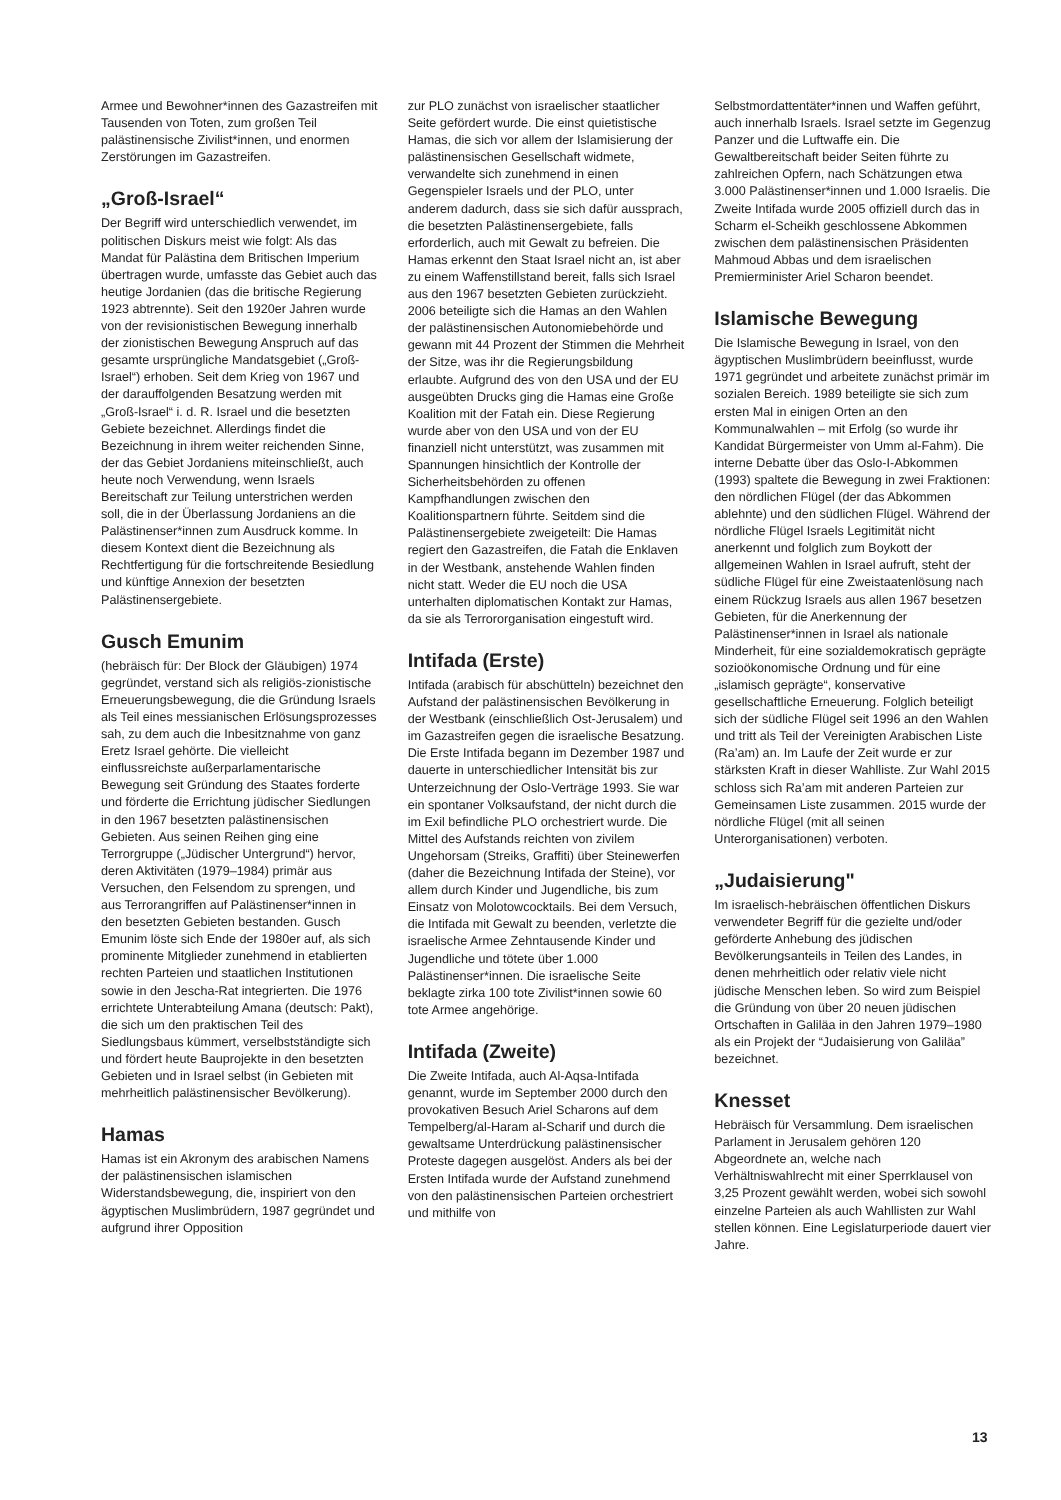Armee und Bewohner*innen des Gazastreifen mit Tausenden von Toten, zum großen Teil palästinensische Zivilist*innen, und enormen Zerstörungen im Gazastreifen.
„Groß-Israel“
Der Begriff wird unterschiedlich verwendet, im politischen Diskurs meist wie folgt: Als das Mandat für Palästina dem Britischen Imperium übertragen wurde, umfasste das Gebiet auch das heutige Jordanien (das die britische Regierung 1923 abtrennte). Seit den 1920er Jahren wurde von der revisionistischen Bewegung innerhalb der zionistischen Bewegung Anspruch auf das gesamte ursprüngliche Mandatsgebiet („Groß-Israel“) erhoben. Seit dem Krieg von 1967 und der darauffolgenden Besatzung werden mit „Groß-Israel“ i. d. R. Israel und die besetzten Gebiete bezeichnet. Allerdings findet die Bezeichnung in ihrem weiter reichenden Sinne, der das Gebiet Jordaniens miteinschließt, auch heute noch Verwendung, wenn Israels Bereitschaft zur Teilung unterstrichen werden soll, die in der Überlassung Jordaniens an die Palästinenser*innen zum Ausdruck komme. In diesem Kontext dient die Bezeichnung als Rechtfertigung für die fortschreitende Besiedlung und künftige Annexion der besetzten Palästinensergebiete.
Gusch Emunim
(hebräisch für: Der Block der Gläubigen) 1974 gegründet, verstand sich als religiös-zionistische Erneuerungsbewegung, die die Gründung Israels als Teil eines messianischen Erlösungsprozesses sah, zu dem auch die Inbesitznahme von ganz Eretz Israel gehörte. Die vielleicht einflussreichste außerparlamentarische Bewegung seit Gründung des Staates forderte und förderte die Errichtung jüdischer Siedlungen in den 1967 besetzten palästinensischen Gebieten. Aus seinen Reihen ging eine Terrorgruppe („Jüdischer Untergrund“) hervor, deren Aktivitäten (1979–1984) primär aus Versuchen, den Felsendom zu sprengen, und aus Terrorangriffen auf Palästinenser*innen in den besetzten Gebieten bestanden. Gusch Emunim löste sich Ende der 1980er auf, als sich prominente Mitglieder zunehmend in etablierten rechten Parteien und staatlichen Institutionen sowie in den Jescha-Rat integrierten. Die 1976 errichtete Unterabteilung Amana (deutsch: Pakt), die sich um den praktischen Teil des Siedlungsbaus kümmert, verselbstständigte sich und fördert heute Bauprojekte in den besetzten Gebieten und in Israel selbst (in Gebieten mit mehrheitlich palästinensischer Bevölkerung).
Hamas
Hamas ist ein Akronym des arabischen Namens der palästinensischen islamischen Widerstandsbewegung, die, inspiriert von den ägyptischen Muslimbrüdern, 1987 gegründet und aufgrund ihrer Opposition
zur PLO zunächst von israelischer staatlicher Seite gefördert wurde. Die einst quietistische Hamas, die sich vor allem der Islamisierung der palästinensischen Gesellschaft widmete, verwandelte sich zunehmend in einen Gegenspieler Israels und der PLO, unter anderem dadurch, dass sie sich dafür aussprach, die besetzten Palästinensergebiete, falls erforderlich, auch mit Gewalt zu befreien. Die Hamas erkennt den Staat Israel nicht an, ist aber zu einem Waffenstillstand bereit, falls sich Israel aus den 1967 besetzten Gebieten zurückzieht. 2006 beteiligte sich die Hamas an den Wahlen der palästinensischen Autonomiebehörde und gewann mit 44 Prozent der Stimmen die Mehrheit der Sitze, was ihr die Regierungsbildung erlaubte. Aufgrund des von den USA und der EU ausgeübten Drucks ging die Hamas eine Große Koalition mit der Fatah ein. Diese Regierung wurde aber von den USA und von der EU finanziell nicht unterstützt, was zusammen mit Spannungen hinsichtlich der Kontrolle der Sicherheitsbehörden zu offenen Kampfhandlungen zwischen den Koalitionspartnern führte. Seitdem sind die Palästinensergebiete zweigeteilt: Die Hamas regiert den Gazastreifen, die Fatah die Enklaven in der Westbank, anstehende Wahlen finden nicht statt. Weder die EU noch die USA unterhalten diplomatischen Kontakt zur Hamas, da sie als Terrororganisation eingestuft wird.
Intifada (Erste)
Intifada (arabisch für abschütteln) bezeichnet den Aufstand der palästinensischen Bevölkerung in der Westbank (einschließlich Ost-Jerusalem) und im Gazastreifen gegen die israelische Besatzung. Die Erste Intifada begann im Dezember 1987 und dauerte in unterschiedlicher Intensität bis zur Unterzeichnung der Oslo-Verträge 1993. Sie war ein spontaner Volksaufstand, der nicht durch die im Exil befindliche PLO orchestriert wurde. Die Mittel des Aufstands reichten von zivilem Ungehorsam (Streiks, Graffiti) über Steinewerfen (daher die Bezeichnung Intifada der Steine), vor allem durch Kinder und Jugendliche, bis zum Einsatz von Molotowcocktails. Bei dem Versuch, die Intifada mit Gewalt zu beenden, verletzte die israelische Armee Zehntausende Kinder und Jugendliche und tötete über 1.000 Palästinenser*innen. Die israelische Seite beklagte zirka 100 tote Zivilist*innen sowie 60 tote Armee angehörige.
Intifada (Zweite)
Die Zweite Intifada, auch Al-Aqsa-Intifada genannt, wurde im September 2000 durch den provokativen Besuch Ariel Scharons auf dem Tempelberg/al-Haram al-Scharif und durch die gewaltsame Unterdrückung palästinensischer Proteste dagegen ausgelöst. Anders als bei der Ersten Intifada wurde der Aufstand zunehmend von den palästinensischen Parteien orchestriert und mithilfe von
Selbstmordattentäter*innen und Waffen geführt, auch innerhalb Israels. Israel setzte im Gegenzug Panzer und die Luftwaffe ein. Die Gewaltbereitschaft beider Seiten führte zu zahlreichen Opfern, nach Schätzungen etwa 3.000 Palästinenser*innen und 1.000 Israelis. Die Zweite Intifada wurde 2005 offiziell durch das in Scharm el-Scheikh geschlossene Abkommen zwischen dem palästinensischen Präsidenten Mahmoud Abbas und dem israelischen Premierminister Ariel Scharon beendet.
Islamische Bewegung
Die Islamische Bewegung in Israel, von den ägyptischen Muslimbrüdern beeinflusst, wurde 1971 gegründet und arbeitete zunächst primär im sozialen Bereich. 1989 beteiligte sie sich zum ersten Mal in einigen Orten an den Kommunalwahlen – mit Erfolg (so wurde ihr Kandidat Bürgermeister von Umm al-Fahm). Die interne Debatte über das Oslo-I-Abkommen (1993) spaltete die Bewegung in zwei Fraktionen: den nördlichen Flügel (der das Abkommen ablehnte) und den südlichen Flügel. Während der nördliche Flügel Israels Legitimität nicht anerkennt und folglich zum Boykott der allgemeinen Wahlen in Israel aufruft, steht der südliche Flügel für eine Zweistaatenlösung nach einem Rückzug Israels aus allen 1967 besetzen Gebieten, für die Anerkennung der Palästinenser*innen in Israel als nationale Minderheit, für eine sozialdemokratisch geprägte sozioökonomische Ordnung und für eine „islamisch geprägte“, konservative gesellschaftliche Erneuerung. Folglich beteiligt sich der südliche Flügel seit 1996 an den Wahlen und tritt als Teil der Vereinigten Arabischen Liste (Ra’am) an. Im Laufe der Zeit wurde er zur stärksten Kraft in dieser Wahlliste. Zur Wahl 2015 schloss sich Ra’am mit anderen Parteien zur Gemeinsamen Liste zusammen. 2015 wurde der nördliche Flügel (mit all seinen Unterorganisationen) verboten.
„Judaisierung"
Im israelisch-hebräischen öffentlichen Diskurs verwendeter Begriff für die gezielte und/oder geförderte Anhebung des jüdischen Bevölkerungsanteils in Teilen des Landes, in denen mehrheitlich oder relativ viele nicht jüdische Menschen leben. So wird zum Beispiel die Gründung von über 20 neuen jüdischen Ortschaften in Galiläa in den Jahren 1979–1980 als ein Projekt der “Judaisierung von Galiläa” bezeichnet.
Knesset
Hebräisch für Versammlung. Dem israelischen Parlament in Jerusalem gehören 120 Abgeordnete an, welche nach Verhältniswahlrecht mit einer Sperrklausel von 3,25 Prozent gewählt werden, wobei sich sowohl einzelne Parteien als auch Wahllisten zur Wahl stellen können. Eine Legislaturperiode dauert vier Jahre.
13